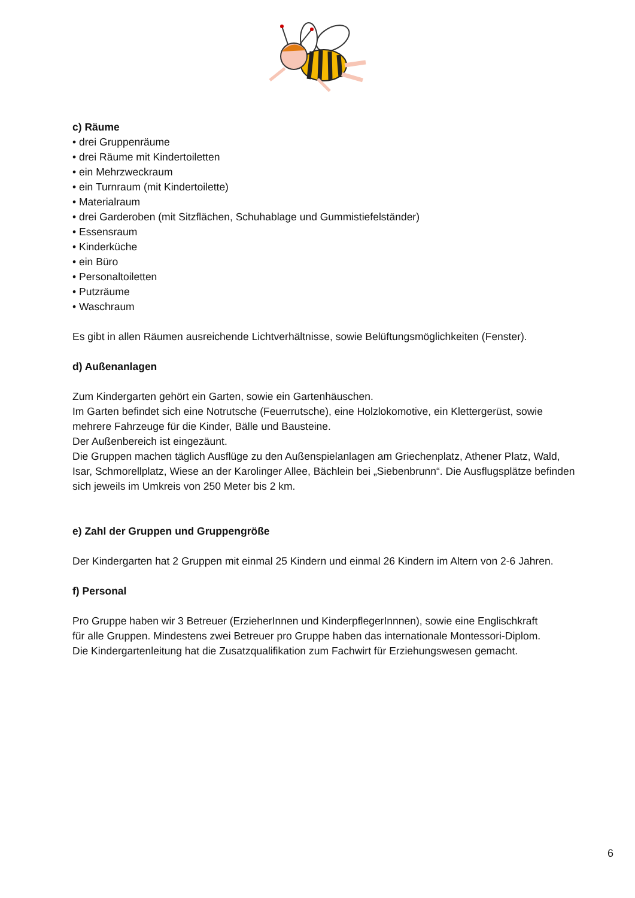c) Räume
• drei Gruppenräume
• drei Räume mit Kindertoiletten
• ein Mehrzweckraum
• ein Turnraum (mit Kindertoilette)
• Materialraum
• drei Garderoben (mit Sitzflächen, Schuhablage und Gummistiefelständer)
• Essensraum
• Kinderküche
• ein Büro
• Personaltoiletten
• Putzräume
• Waschraum
Es gibt in allen Räumen ausreichende Lichtverhältnisse, sowie Belüftungsmöglichkeiten (Fenster).
d) Außenanlagen
Zum Kindergarten gehört ein Garten, sowie ein Gartenhäuschen.
Im Garten befindet sich eine Notrutsche (Feuerrutsche), eine Holzlokomotive, ein Klettergerüst, sowie mehrere Fahrzeuge für die Kinder, Bälle und Bausteine.
Der Außenbereich ist eingezäunt.
Die Gruppen machen täglich Ausflüge zu den Außenspielanlagen am Griechenplatz, Athener Platz, Wald, Isar, Schmorellplatz, Wiese an der Karolinger Allee, Bächlein bei „Siebenbrunn“. Die Ausflugsplätze befinden sich jeweils im Umkreis von 250 Meter bis 2 km.
e) Zahl der Gruppen und Gruppengröße
Der Kindergarten hat 2 Gruppen mit einmal 25 Kindern und einmal 26 Kindern im Altern von 2-6 Jahren.
f) Personal
Pro Gruppe haben wir 3 Betreuer (ErzieherInnen und KinderpflegerInnnen), sowie eine Englischkraft
für alle Gruppen. Mindestens zwei Betreuer pro Gruppe haben das internationale Montessori-Diplom.
Die Kindergartenleitung hat die Zusatzqualifikation zum Fachwirt für Erziehungswesen gemacht.
6